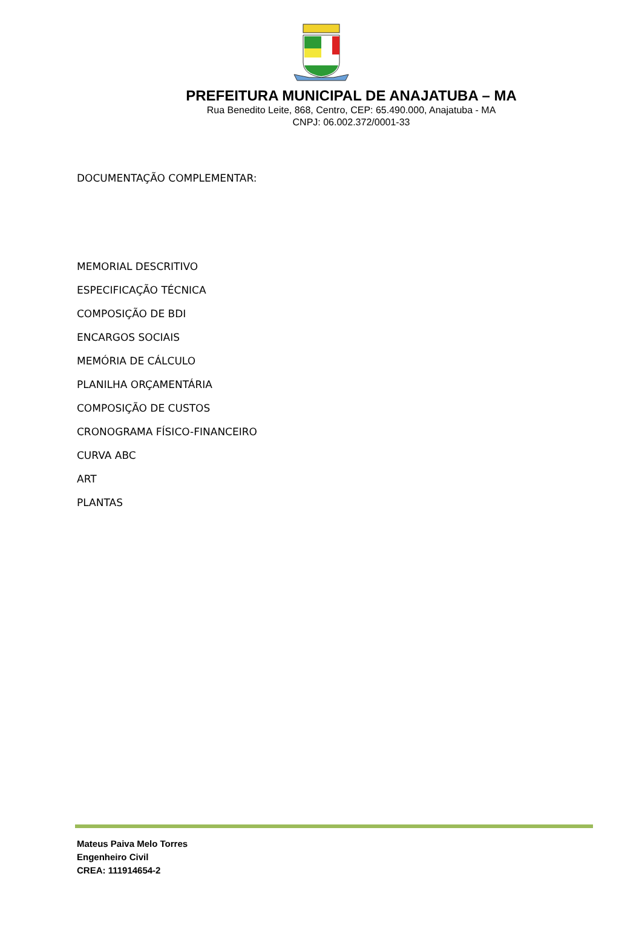PREFEITURA MUNICIPAL DE ANAJATUBA – MA
Rua Benedito Leite, 868, Centro, CEP: 65.490.000, Anajatuba - MA
CNPJ: 06.002.372/0001-33
DOCUMENTAÇÃO COMPLEMENTAR:
MEMORIAL DESCRITIVO
ESPECIFICAÇÃO TÉCNICA
COMPOSIÇÃO DE BDI
ENCARGOS SOCIAIS
MEMÓRIA DE CÁLCULO
PLANILHA ORÇAMENTÁRIA
COMPOSIÇÃO DE CUSTOS
CRONOGRAMA FÍSICO-FINANCEIRO
CURVA ABC
ART
PLANTAS
Mateus Paiva Melo Torres
Engenheiro Civil
CREA: 111914654-2